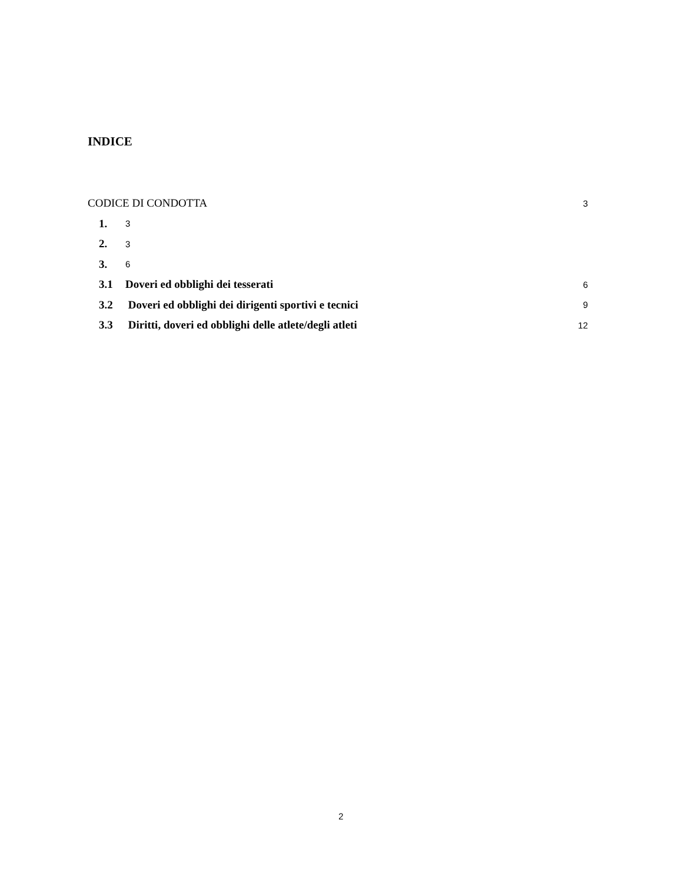INDICE
CODICE DI CONDOTTA 3
1. 3
2. 3
3. 6
3.1 Doveri ed obblighi dei tesserati 6
3.2 Doveri ed obblighi dei dirigenti sportivi e tecnici 9
3.3 Diritti, doveri ed obblighi delle atlete/degli atleti 12
2